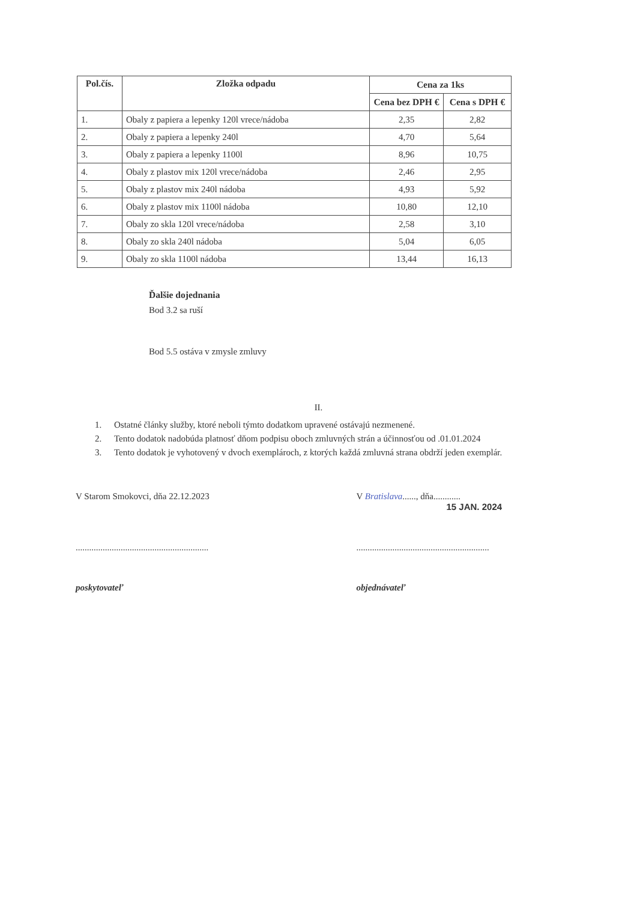| Pol.čís. | Zložka odpadu | Cena za 1ks | |
| --- | --- | --- | --- |
| | | Cena bez DPH € | Cena s DPH € |
| 1. | Obaly z papiera a lepenky 120l vrece/nádoba | 2,35 | 2,82 |
| 2. | Obaly z papiera a lepenky 240l | 4,70 | 5,64 |
| 3. | Obaly z papiera a lepenky 1100l | 8,96 | 10,75 |
| 4. | Obaly z plastov mix 120l vrece/nádoba | 2,46 | 2,95 |
| 5. | Obaly z plastov mix 240l nádoba | 4,93 | 5,92 |
| 6. | Obaly z plastov mix 1100l nádoba | 10,80 | 12,10 |
| 7. | Obaly zo skla 120l vrece/nádoba | 2,58 | 3,10 |
| 8. | Obaly zo skla 240l nádoba | 5,04 | 6,05 |
| 9. | Obaly zo skla 1100l nádoba | 13,44 | 16,13 |
Ďalšie dojednania
Bod 3.2 sa ruší
Bod 5.5 ostáva v zmysle zmluvy
II.
1. Ostatné články služby, ktoré neboli týmto dodatkom upravené ostávajú nezmenené.
2. Tento dodatok nadobúda platnosť dňom podpisu oboch zmluvných strán a účinnosťou od .01.01.2024
3. Tento dodatok je vyhotovený v dvoch exemplároch, z ktorých každá zmluvná strana obdrží jeden exemplár.
V Starom Smokovci, dňa 22.12.2023 V Bratislava......, dňa............
15 JAN. 2024
...........................................................
...........................................................
poskytovateľ objednávateľ